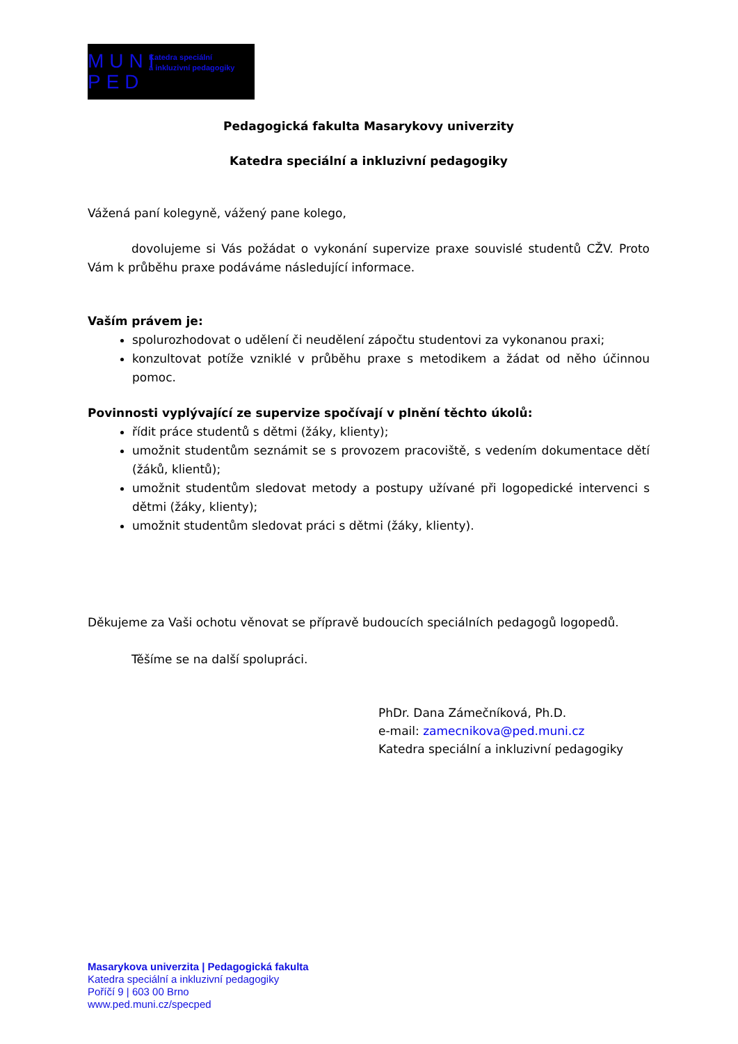MUNI PED
Katedra speciální
a inkluzivní pedagogiky
Pedagogická fakulta Masarykovy univerzity
Katedra speciální a inkluzivní pedagogiky
Vážená paní kolegyně, vážený pane kolego,
dovolujeme si Vás požádat o vykonání supervize praxe souvislé studentů CŽV. Proto Vám k průběhu praxe podáváme následující informace.
Vaším právem je:
spolurozhodovat o udělení či neudělení zápočtu studentovi za vykonanou praxi;
konzultovat potíže vzniklé v průběhu praxe s metodikem a žádat od něho účinnou pomoc.
Povinnosti vyplývající ze supervize spočívají v plnění těchto úkolů:
řídit práce studentů s dětmi (žáky, klienty);
umožnit studentům seznámit se s provozem pracoviště, s vedením dokumentace dětí (žáků, klientů);
umožnit studentům sledovat metody a postupy užívané při logopedické intervenci s dětmi (žáky, klienty);
umožnit studentům sledovat práci s dětmi (žáky, klienty).
Děkujeme za Vaši ochotu věnovat se přípravě budoucích speciálních pedagogů logopedů.
Těšíme se na další spolupráci.
PhDr. Dana Zámečníková, Ph.D.
e-mail: zamecnikova@ped.muni.cz
Katedra speciální a inkluzivní pedagogiky
Masarykova univerzita | Pedagogická fakulta
Katedra speciální a inkluzivní pedagogiky
Poříčí 9 | 603 00 Brno
www.ped.muni.cz/specped